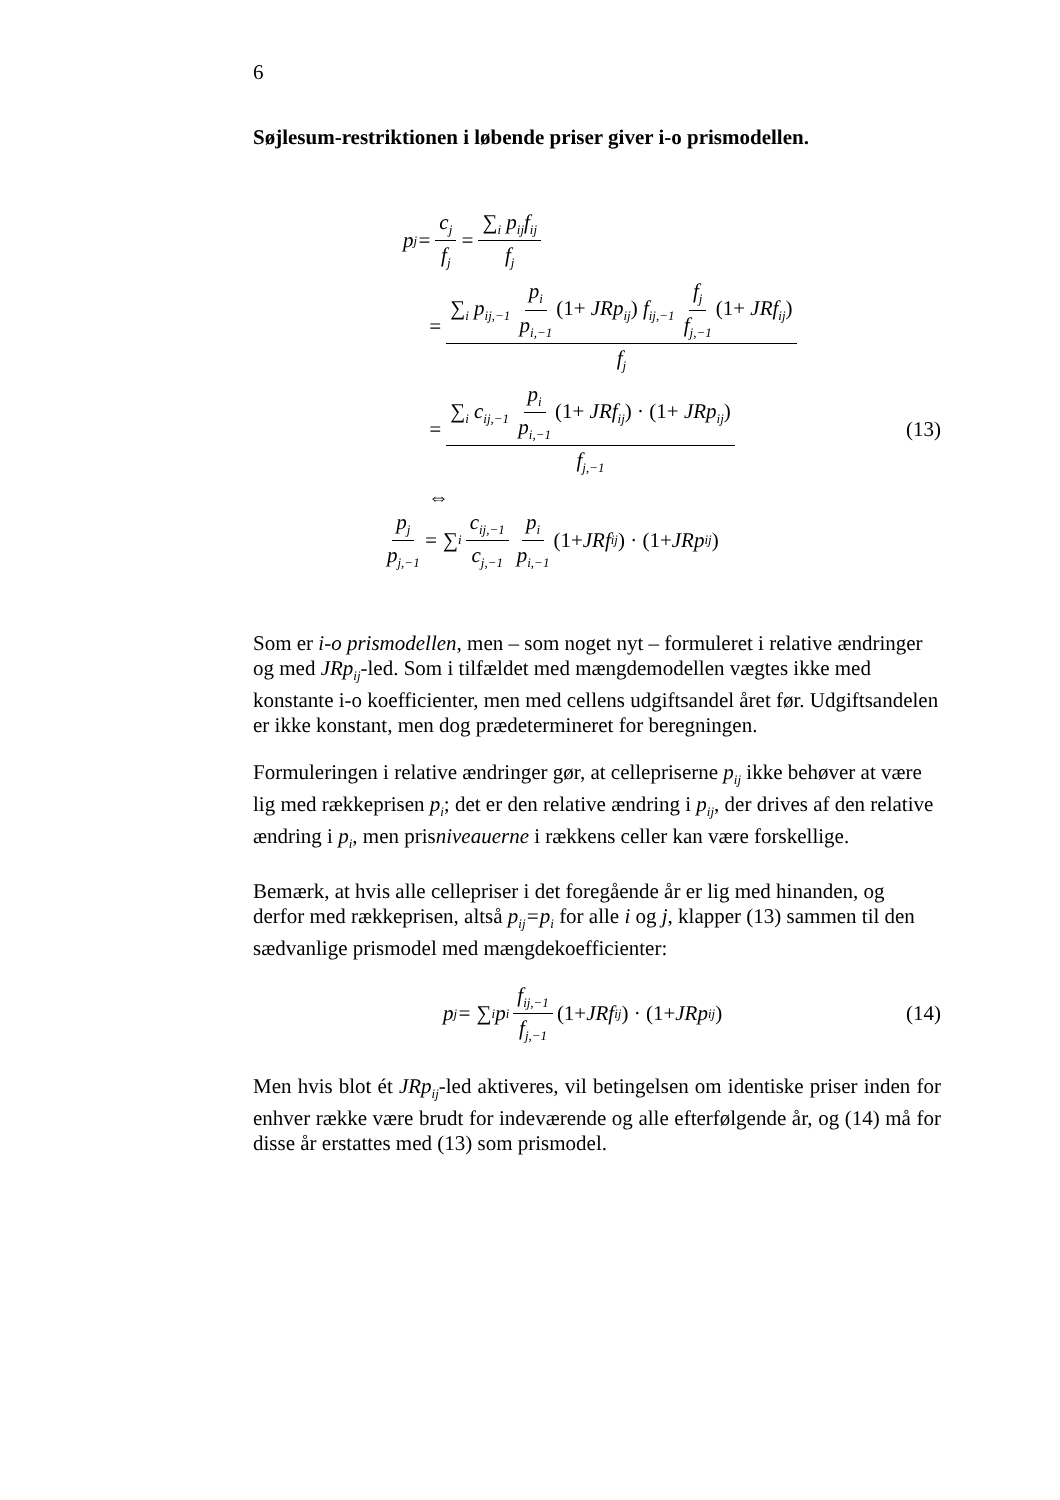6
Søjlesum-restriktionen i løbende priser giver i-o prismodellen.
p<sub>j</sub> = c<sub>j</sub> f<sub>j</sub> = ∑<sub>i</sub> p<sub>ij</sub>f<sub>ij</sub> f<sub>j</sub>
= ∑<sub>i</sub> p<sub>ij,−1</sub> p<sub>i</sub> p<sub>i,−1</sub> (1+ JRp<sub>ij</sub>) f<sub>ij,−1</sub> f<sub>j</sub> f<sub>j,−1</sub> (1+ JRf<sub>ij</sub>) f<sub>j</sub>
= ∑<sub>i</sub> c<sub>ij,−1</sub> p<sub>i</sub> p<sub>i,−1</sub> (1+ JRf<sub>ij</sub>) · (1+ JRp<sub>ij</sub>) f<sub>j,−1</sub> (13)
⇔
p<sub>j</sub> p<sub>j,−1</sub> = ∑<sub>i</sub> c<sub>ij,−1</sub> c<sub>j,−1</sub> p<sub>i</sub> p<sub>i,−1</sub> (1+ JRf<sub>ij</sub>) · (1+ JRp<sub>ij</sub>)
Som er i-o prismodellen, men – som noget nyt – formuleret i relative ændringer og med JRp<sub>ij</sub>-led. Som i tilfældet med mængdemodellen vægtes ikke med konstante i-o koefficienter, men med cellens udgiftsandel året før. Udgiftsandelen er ikke konstant, men dog prædetermineret for beregningen.
Formuleringen i relative ændringer gør, at cellepriserne p<sub>ij</sub> ikke behøver at være lig med rækkeprisen p<sub>i</sub>; det er den relative ændring i p<sub>ij</sub>, der drives af den relative ændring i p<sub>i</sub>, men prisniveauerne i rækkens celler kan være forskellige.
Bemærk, at hvis alle cellepriser i det foregående år er lig med hinanden, og derfor med rækkeprisen, altså p<sub>ij</sub>=p<sub>i</sub> for alle i og j, klapper (13) sammen til den sædvanlige prismodel med mængdekoefficienter:
p<sub>j</sub> = ∑<sub>i</sub> p<sub>i</sub> f<sub>ij,−1</sub> f<sub>j,−1</sub> (1+ JRf<sub>ij</sub>) · (1+ JRp<sub>ij</sub>) (14)
Men hvis blot ét JRp<sub>ij</sub>-led aktiveres, vil betingelsen om identiske priser inden for enhver række være brudt for indeværende og alle efterfølgende år, og (14) må for disse år erstattes med (13) som prismodel.